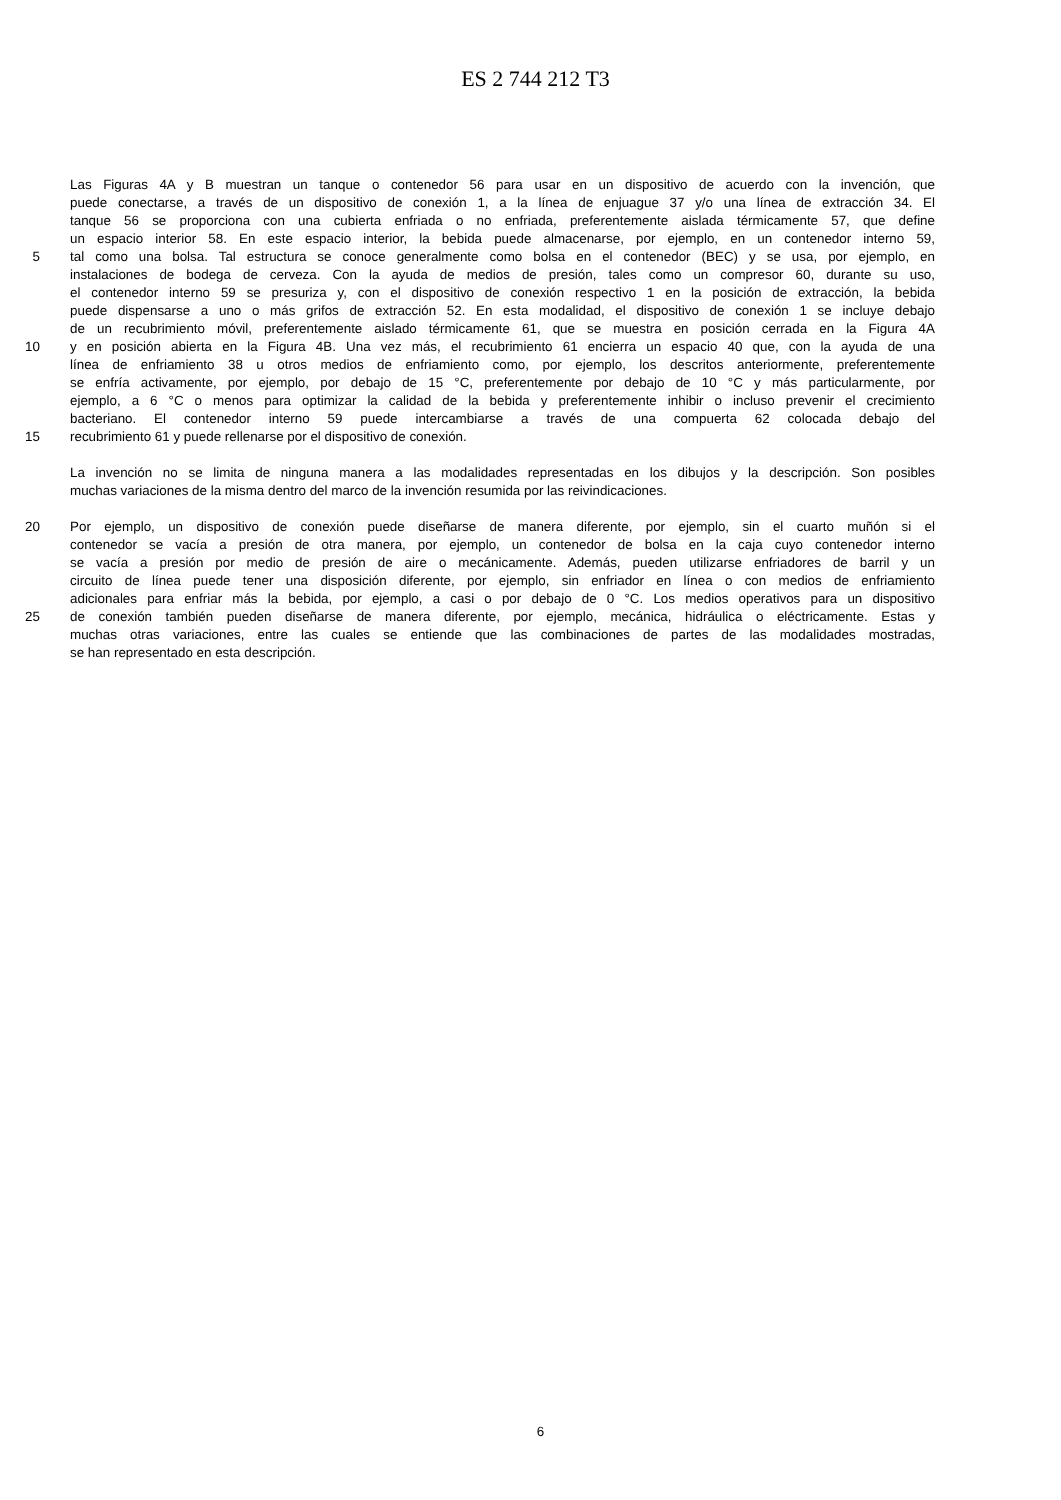ES 2 744 212 T3
Las Figuras 4A y B muestran un tanque o contenedor 56 para usar en un dispositivo de acuerdo con la invención, que
puede conectarse, a través de un dispositivo de conexión 1, a la línea de enjuague 37 y/o una línea de extracción 34. El
tanque 56 se proporciona con una cubierta enfriada o no enfriada, preferentemente aislada térmicamente 57, que define
un espacio interior 58. En este espacio interior, la bebida puede almacenarse, por ejemplo, en un contenedor interno 59,
5 tal como una bolsa. Tal estructura se conoce generalmente como bolsa en el contenedor (BEC) y se usa, por ejemplo, en
instalaciones de bodega de cerveza. Con la ayuda de medios de presión, tales como un compresor 60, durante su uso,
el contenedor interno 59 se presuriza y, con el dispositivo de conexión respectivo 1 en la posición de extracción, la bebida
puede dispensarse a uno o más grifos de extracción 52. En esta modalidad, el dispositivo de conexión 1 se incluye debajo
de un recubrimiento móvil, preferentemente aislado térmicamente 61, que se muestra en posición cerrada en la Figura 4A
10 y en posición abierta en la Figura 4B. Una vez más, el recubrimiento 61 encierra un espacio 40 que, con la ayuda de una
línea de enfriamiento 38 u otros medios de enfriamiento como, por ejemplo, los descritos anteriormente, preferentemente
se enfría activamente, por ejemplo, por debajo de 15 °C, preferentemente por debajo de 10 °C y más particularmente, por
ejemplo, a 6 °C o menos para optimizar la calidad de la bebida y preferentemente inhibir o incluso prevenir el crecimiento
bacteriano. El contenedor interno 59 puede intercambiarse a través de una compuerta 62 colocada debajo del
15 recubrimiento 61 y puede rellenarse por el dispositivo de conexión.
La invención no se limita de ninguna manera a las modalidades representadas en los dibujos y la descripción. Son posibles
muchas variaciones de la misma dentro del marco de la invención resumida por las reivindicaciones.
20 Por ejemplo, un dispositivo de conexión puede diseñarse de manera diferente, por ejemplo, sin el cuarto muñón si el
contenedor se vacía a presión de otra manera, por ejemplo, un contenedor de bolsa en la caja cuyo contenedor interno
se vacía a presión por medio de presión de aire o mecánicamente. Además, pueden utilizarse enfriadores de barril y un
circuito de línea puede tener una disposición diferente, por ejemplo, sin enfriador en línea o con medios de enfriamiento
adicionales para enfriar más la bebida, por ejemplo, a casi o por debajo de 0 °C. Los medios operativos para un dispositivo
25 de conexión también pueden diseñarse de manera diferente, por ejemplo, mecánica, hidráulica o eléctricamente. Estas y
muchas otras variaciones, entre las cuales se entiende que las combinaciones de partes de las modalidades mostradas,
se han representado en esta descripción.
6